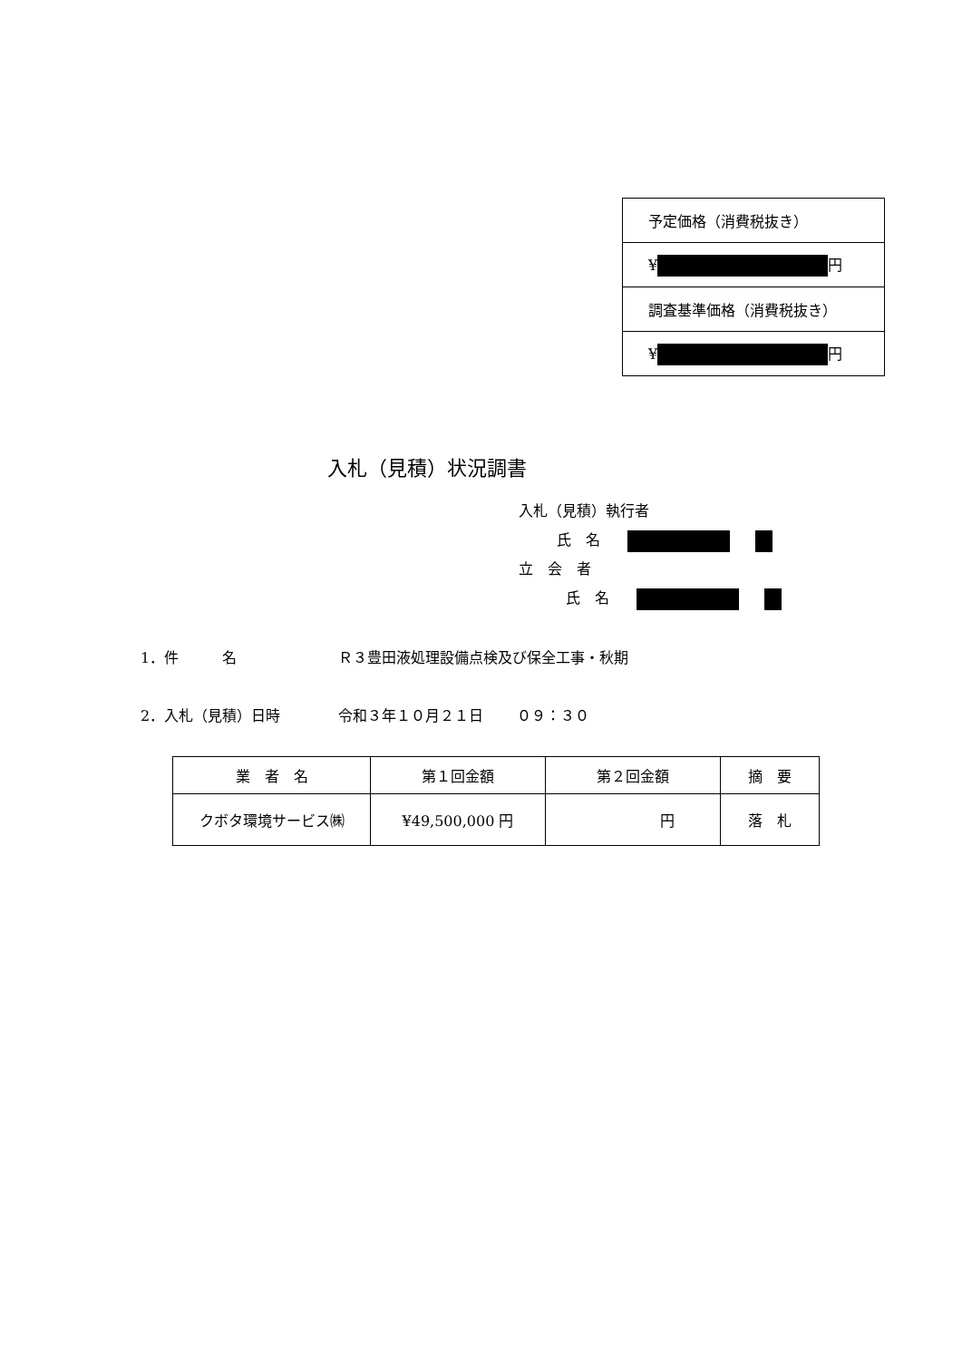| 予定価格（消費税抜き） |
| ¥ 円 |
| 調査基準価格（消費税抜き） |
| ¥ 円 |
入札（見積）状況調書
入札（見積）執行者
氏　名
立　会　者
氏　名
1．件　　　名　　　　　　　Ｒ３豊田液処理設備点検及び保全工事・秋期
2．入札（見積）日時　　　　令和３年１０月２１日　　 ０９：３０
| 業 者 名 | 第１回金額 | 第２回金額 | 摘 要 |
| --- | --- | --- | --- |
| クボタ環境サービス㈱ | ¥49,500,000 円 | 円 | 落 札 |